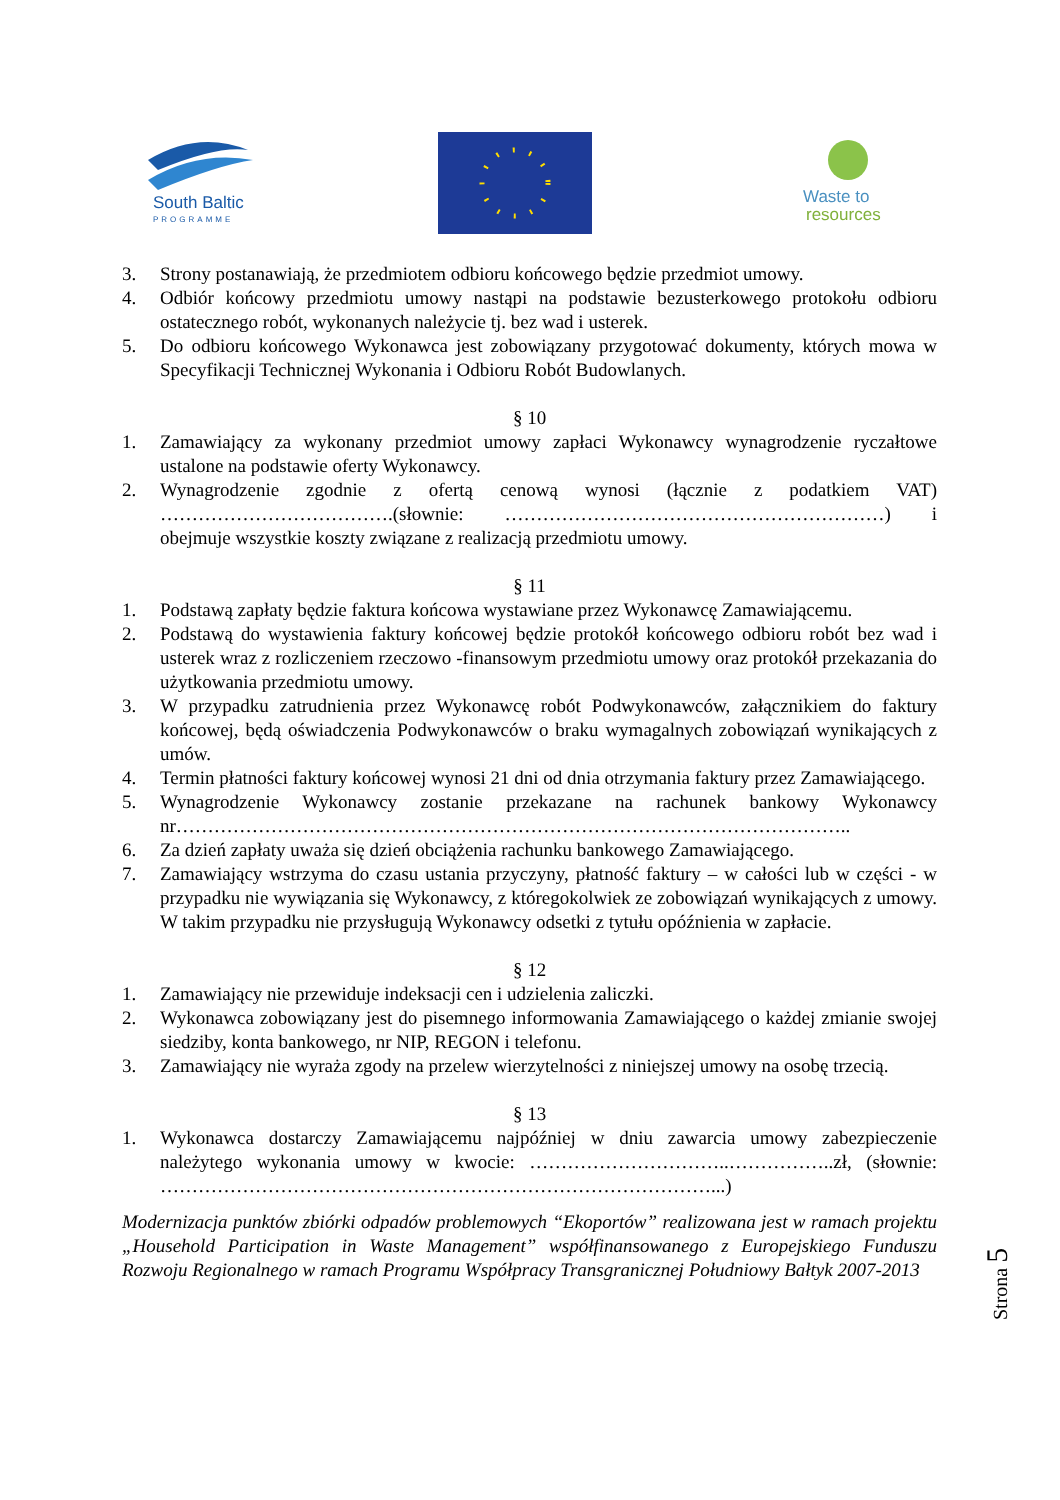South Baltic
PROGRAMME
Waste to
resources
3. Strony postanawiają, że przedmiotem odbioru końcowego będzie przedmiot umowy.
4. Odbiór końcowy przedmiotu umowy nastąpi na podstawie bezusterkowego protokołu odbioru ostatecznego robót, wykonanych należycie tj. bez wad i usterek.
5. Do odbioru końcowego Wykonawca jest zobowiązany przygotować dokumenty, których mowa w Specyfikacji Technicznej Wykonania i Odbioru Robót Budowlanych.
§ 10
1. Zamawiający za wykonany przedmiot umowy zapłaci Wykonawcy wynagrodzenie ryczałtowe ustalone na podstawie oferty Wykonawcy.
2. Wynagrodzenie zgodnie z ofertą cenową wynosi (łącznie z podatkiem VAT) ……………………………….(słownie: ……………………………………………………) i obejmuje wszystkie koszty związane z realizacją przedmiotu umowy.
§ 11
1. Podstawą zapłaty będzie faktura końcowa wystawiane przez Wykonawcę Zamawiającemu.
2. Podstawą do wystawienia faktury końcowej będzie protokół końcowego odbioru robót bez wad i usterek wraz z rozliczeniem rzeczowo -finansowym przedmiotu umowy oraz protokół przekazania do użytkowania przedmiotu umowy.
3. W przypadku zatrudnienia przez Wykonawcę robót Podwykonawców, załącznikiem do faktury końcowej, będą oświadczenia Podwykonawców o braku wymagalnych zobowiązań wynikających z umów.
4. Termin płatności faktury końcowej wynosi 21 dni od dnia otrzymania faktury przez Zamawiającego.
5. Wynagrodzenie Wykonawcy zostanie przekazane na rachunek bankowy Wykonawcy nr……………………………………………………………………………………………..
6. Za dzień zapłaty uważa się dzień obciążenia rachunku bankowego Zamawiającego.
7. Zamawiający wstrzyma do czasu ustania przyczyny, płatność faktury – w całości lub w części - w przypadku nie wywiązania się Wykonawcy, z któregokolwiek ze zobowiązań wynikających z umowy. W takim przypadku nie przysługują Wykonawcy odsetki z tytułu opóźnienia w zapłacie.
§ 12
1. Zamawiający nie przewiduje indeksacji cen i udzielenia zaliczki.
2. Wykonawca zobowiązany jest do pisemnego informowania Zamawiającego o każdej zmianie swojej siedziby, konta bankowego, nr NIP, REGON i telefonu.
3. Zamawiający nie wyraża zgody na przelew wierzytelności z niniejszej umowy na osobę trzecią.
§ 13
1. Wykonawca dostarczy Zamawiającemu najpóźniej w dniu zawarcia umowy zabezpieczenie należytego wykonania umowy w kwocie: …………………………..……………..zł, (słownie: ……………………………………………………………………………...)
Modernizacja punktów zbiórki odpadów problemowych “Ekoportów” realizowana jest w ramach projektu „Household Participation in Waste Management” współfinansowanego z Europejskiego Funduszu Rozwoju Regionalnego w ramach Programu Współpracy Transgranicznej Południowy Bałtyk 2007-2013
Strona 5